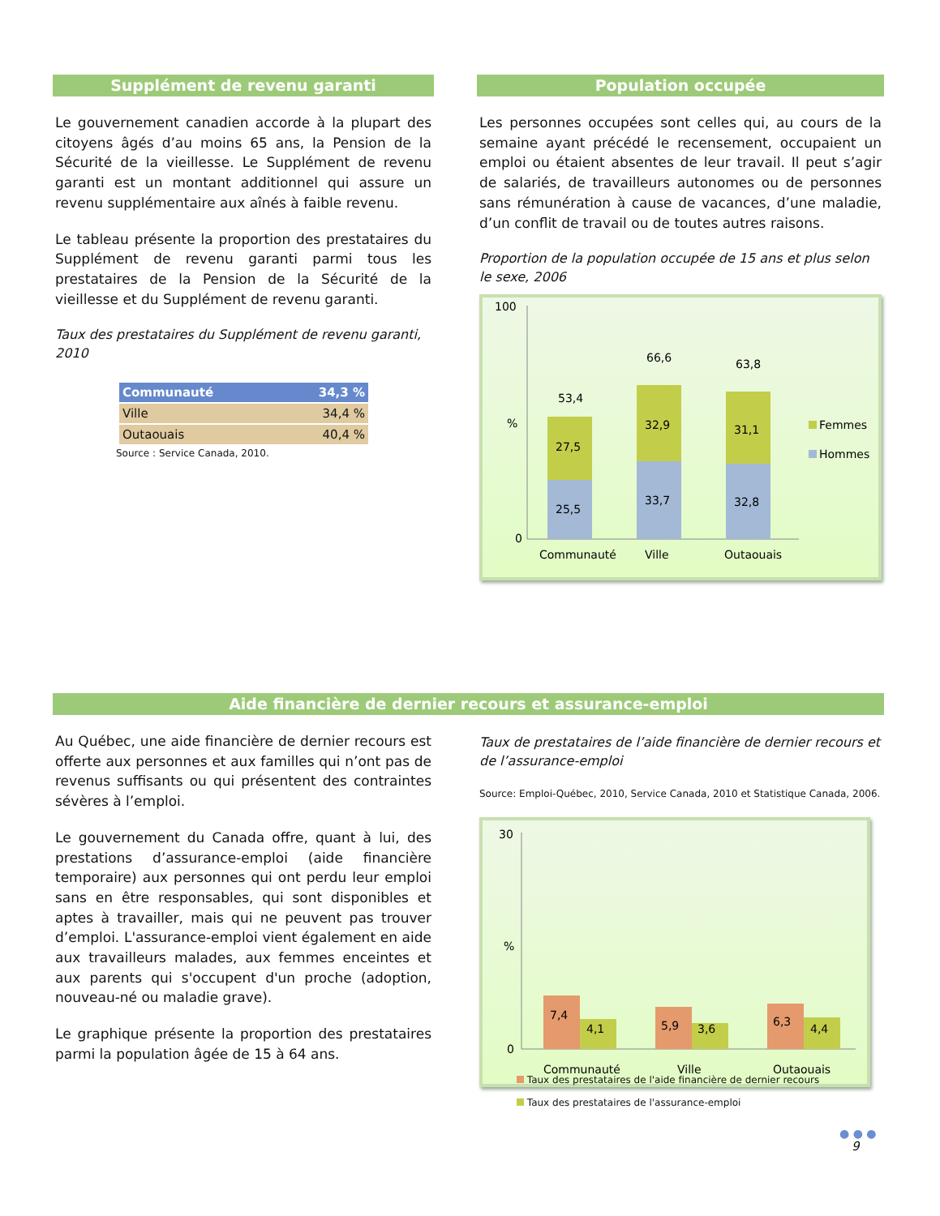Supplément de revenu garanti
Le gouvernement canadien accorde à la plupart des citoyens âgés d’au moins 65 ans, la Pension de la Sécurité de la vieillesse. Le Supplément de revenu garanti est un montant additionnel qui assure un revenu supplémentaire aux aînés à faible revenu.
Le tableau présente la proportion des prestataires du Supplément de revenu garanti parmi tous les prestataires de la Pension de la Sécurité de la vieillesse et du Supplément de revenu garanti.
Taux des prestataires du Supplément de revenu garanti, 2010
| Communauté | 34,3 % |
| Ville | 34,4 % |
| Outaouais | 40,4 % |
Source : Service Canada, 2010.
Population occupée
Les personnes occupées sont celles qui, au cours de la semaine ayant précédé le recensement, occupaient un emploi ou étaient absentes de leur travail. Il peut s’agir de salariés, de travailleurs autonomes ou de personnes sans rémunération à cause de vacances, d’une maladie, d’un conflit de travail ou de toutes autres raisons.
Proportion de la population occupée de 15 ans et plus selon le sexe, 2006
100
%
0
25,5
27,5
53,4
33,7
32,9
66,6
32,8
31,1
63,8
Communauté
Ville
Outaouais
Femmes
Hommes
Aide financière de dernier recours et assurance-emploi
Au Québec, une aide financière de dernier recours est offerte aux personnes et aux familles qui n’ont pas de revenus suffisants ou qui présentent des contraintes sévères à l’emploi.
Le gouvernement du Canada offre, quant à lui, des prestations d’assurance-emploi (aide financière temporaire) aux personnes qui ont perdu leur emploi sans en être responsables, qui sont disponibles et aptes à travailler, mais qui ne peuvent pas trouver d’emploi. L'assurance-emploi vient également en aide aux travailleurs malades, aux femmes enceintes et aux parents qui s'occupent d'un proche (adoption, nouveau-né ou maladie grave).
Le graphique présente la proportion des prestataires parmi la population âgée de 15 à 64 ans.
Taux de prestataires de l’aide financière de dernier recours et de l’assurance-emploi
Source: Emploi-Québec, 2010, Service Canada, 2010 et Statistique Canada, 2006.
30
%
0
7,4
4,1
5,9
3,6
6,3
4,4
Communauté
Ville
Outaouais
Taux des prestataires de l'aide financière de dernier recours
Taux des prestataires de l'assurance-emploi
● ● ●
9